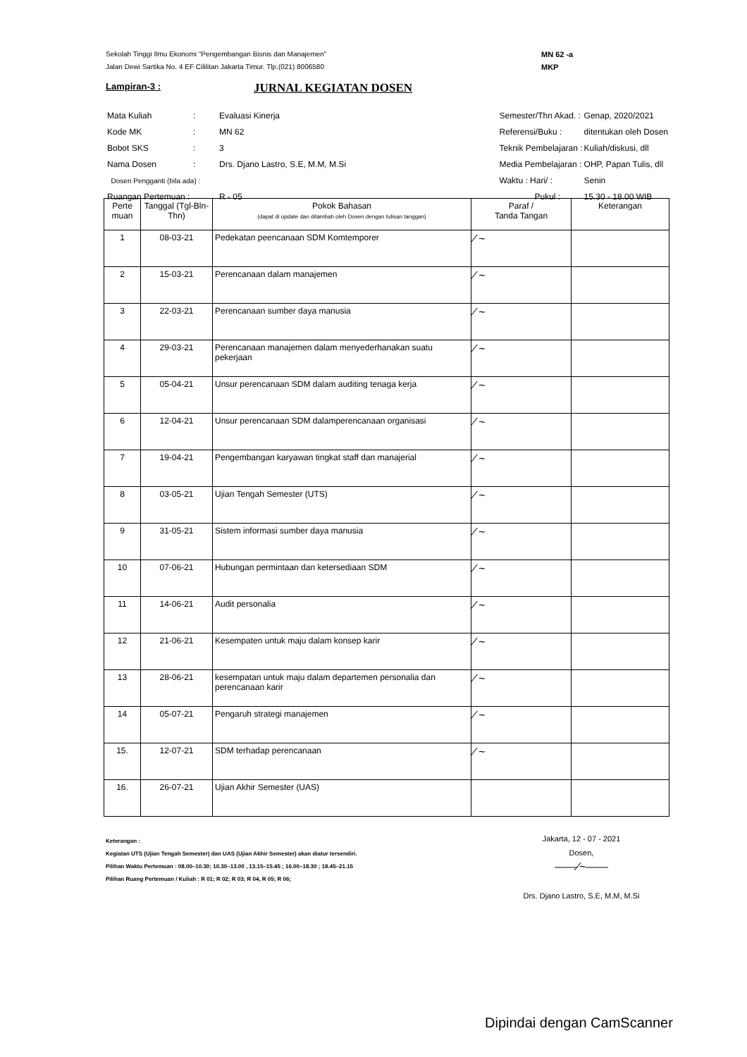Sekolah Tinggi Ilmu Ekonomi "Pengembangan Bisnis dan Manajemen"
Jalan Dewi Sartika No. 4 EF Cililitan Jakarta Timur. Tlp.(021) 8006580
MN 62 -a
MKP
Lampiran-3 :
JURNAL KEGIATAN DOSEN
| Mata Kuliah | : | Evaluasi Kinerja |
| Kode MK | : | MN 62 |
| Bobot SKS | : | 3 |
| Nama Dosen | : | Drs. Djano Lastro, S.E, M.M, M.Si |
| Dosen Pengganti (bila ada) : | | |
| Ruangan Pertemuan : | | R - 05 |
| Semester/Thn Akad. : | Genap, 2020/2021 |
| Referensi/Buku : | ditentukan oleh Dosen |
| Teknik Pembelajaran : | Kuliah/diskusi, dll |
| Media Pembelajaran : | OHP, Papan Tulis, dll |
| Waktu : Hari/ : | Senin |
| Pukul : | 15.30 - 18.00 WIB |
| Perte muan | Tanggal (Tgl-Bln-Thn) | Pokok Bahasan (dapat di update dan ditambah oleh Dosen dengan tulisan tanggan) | Paraf / Tanda Tangan | Keterangan |
| --- | --- | --- | --- | --- |
| 1 | 08-03-21 | Pedekatan peencanaan SDM Komtemporer | ⁄ ~ | |
| 2 | 15-03-21 | Perencanaan dalam manajemen | ⁄ ~ | |
| 3 | 22-03-21 | Perencanaan sumber daya manusia | ⁄ ~ | |
| 4 | 29-03-21 | Perencanaan manajemen dalam menyederhanakan suatu pekerjaan | ⁄ ~ | |
| 5 | 05-04-21 | Unsur perencanaan SDM dalam auditing tenaga kerja | ⁄ ~ | |
| 6 | 12-04-21 | Unsur perencanaan SDM dalamperencanaan organisasi | ⁄ ~ | |
| 7 | 19-04-21 | Pengembangan karyawan tingkat staff dan manajerial | ⁄ ~ | |
| 8 | 03-05-21 | Ujian Tengah Semester (UTS) | ⁄ ~ | |
| 9 | 31-05-21 | Sistem informasi sumber daya manusia | ⁄ ~ | |
| 10 | 07-06-21 | Hubungan permintaan dan ketersediaan SDM | ⁄ ~ | |
| 11 | 14-06-21 | Audit personalia | ⁄ ~ | |
| 12 | 21-06-21 | Kesempaten untuk maju dalam konsep karir | ⁄ ~ | |
| 13 | 28-06-21 | kesempatan untuk maju dalam departemen personalia dan perencanaan karir | ⁄ ~ | |
| 14 | 05-07-21 | Pengaruh strategi manajemen | ⁄ ~ | |
| 15. | 12-07-21 | SDM terhadap perencanaan | ⁄ ~ | |
| 16. | 26-07-21 | Ujian Akhir Semester (UAS) | | |
Keterangan :
Kegiatan UTS (Ujian Tengah Semester) dan UAS (Ujian Akhir Semester) akan diatur tersendiri.
Pilihan Waktu Pertemuan : 08.00–10.30; 10.30–13.00 , 13.15–15.45 ; 16.00–18.30 ; 18.45–21.15
Pilihan Ruang Pertemuan / Kuliah : R 01; R 02; R 03; R 04, R 05; R 06;
Jakarta, 12 - 07 - 2021
Dosen,
——⁄~——
Drs. Djano Lastro, S.E, M.M, M.Si
Dipindai dengan CamScanner